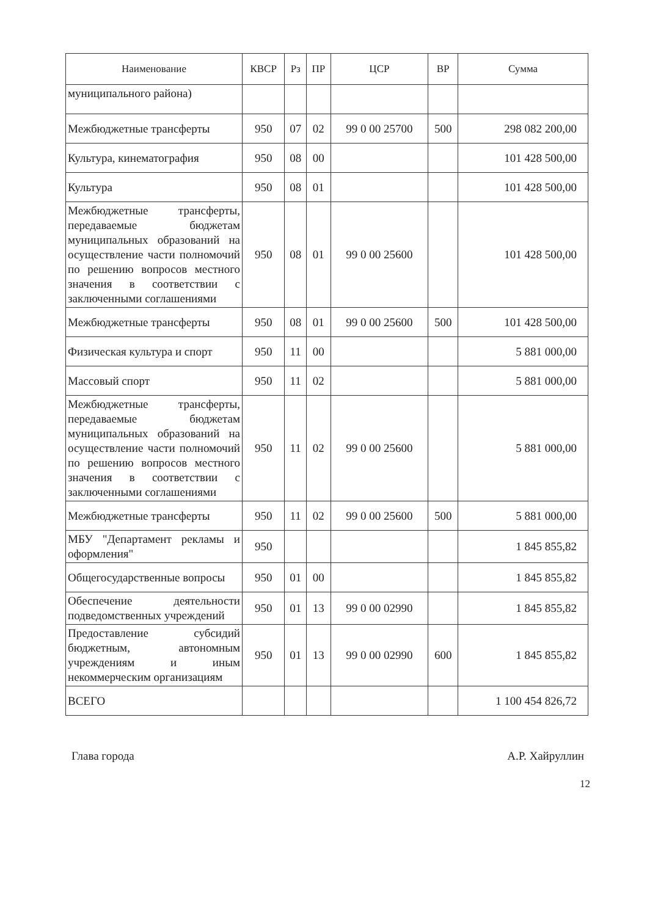| Наименование | КВСР | Рз | ПР | ЦСР | ВР | Сумма |
| --- | --- | --- | --- | --- | --- | --- |
| муниципального района) | | | | | | |
| Межбюджетные трансферты | 950 | 07 | 02 | 99 0 00 25700 | 500 | 298 082 200,00 |
| Культура, кинематография | 950 | 08 | 00 | | | 101 428 500,00 |
| Культура | 950 | 08 | 01 | | | 101 428 500,00 |
| Межбюджетные трансферты, передаваемые бюджетам муниципальных образований на осуществление части полномочий по решению вопросов местного значения в соответствии с заключенными соглашениями | 950 | 08 | 01 | 99 0 00 25600 | | 101 428 500,00 |
| Межбюджетные трансферты | 950 | 08 | 01 | 99 0 00 25600 | 500 | 101 428 500,00 |
| Физическая культура и спорт | 950 | 11 | 00 | | | 5 881 000,00 |
| Массовый спорт | 950 | 11 | 02 | | | 5 881 000,00 |
| Межбюджетные трансферты, передаваемые бюджетам муниципальных образований на осуществление части полномочий по решению вопросов местного значения в соответствии с заключенными соглашениями | 950 | 11 | 02 | 99 0 00 25600 | | 5 881 000,00 |
| Межбюджетные трансферты | 950 | 11 | 02 | 99 0 00 25600 | 500 | 5 881 000,00 |
| МБУ "Департамент рекламы и оформления" | 950 | | | | | 1 845 855,82 |
| Общегосударственные вопросы | 950 | 01 | 00 | | | 1 845 855,82 |
| Обеспечение деятельности подведомственных учреждений | 950 | 01 | 13 | 99 0 00 02990 | | 1 845 855,82 |
| Предоставление субсидий бюджетным, автономным учреждениям и иным некоммерческим организациям | 950 | 01 | 13 | 99 0 00 02990 | 600 | 1 845 855,82 |
| ВСЕГО | | | | | | 1 100 454 826,72 |
Глава города А.Р. Хайруллин
12